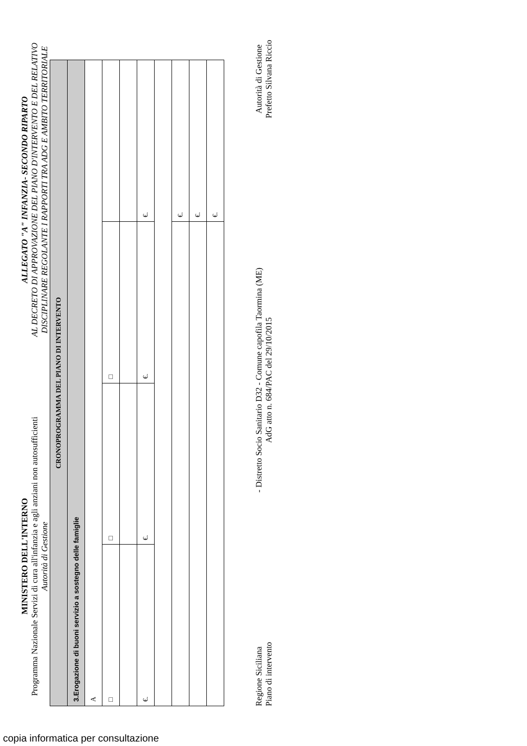MINISTERO DELL'INTERNO
Programma Nazionale Servizi di cura all'infanzia e agli anziani non autosufficienti
Autorità di Gestione
ALLEGATO "A" INFANZIA- SECONDO RIPARTO
AL DECRETO DI APPROVAZIONE DEL PIANO D'INTERVENTO E DEL RELATIVO DISCIPLINARE REGOLANTE I RAPPORTI TRA ADG E AMBITO TERRITORIALE
| CRONOPROGRAMMA DEL PIANO DI INTERVENTO | | | |
| --- | --- | --- | --- |
| 3.Erogazione di buoni servizio a sostegno delle famiglie | | | |
| A | | | |
| □ | □ | □ | |
| €. | €. | €. | €. |
| | | | €. |
| | | | €. |
| | | | €. |
Regione Siciliana
Piano di intervento
- Distretto Socio Sanitario D32 - Comune capofila Taormina (ME)
AdG atto n. 684/PAC del 29/10/2015
Autorità di Gestione
Prefetto Silvana Riccio
copia informatica per consultazione